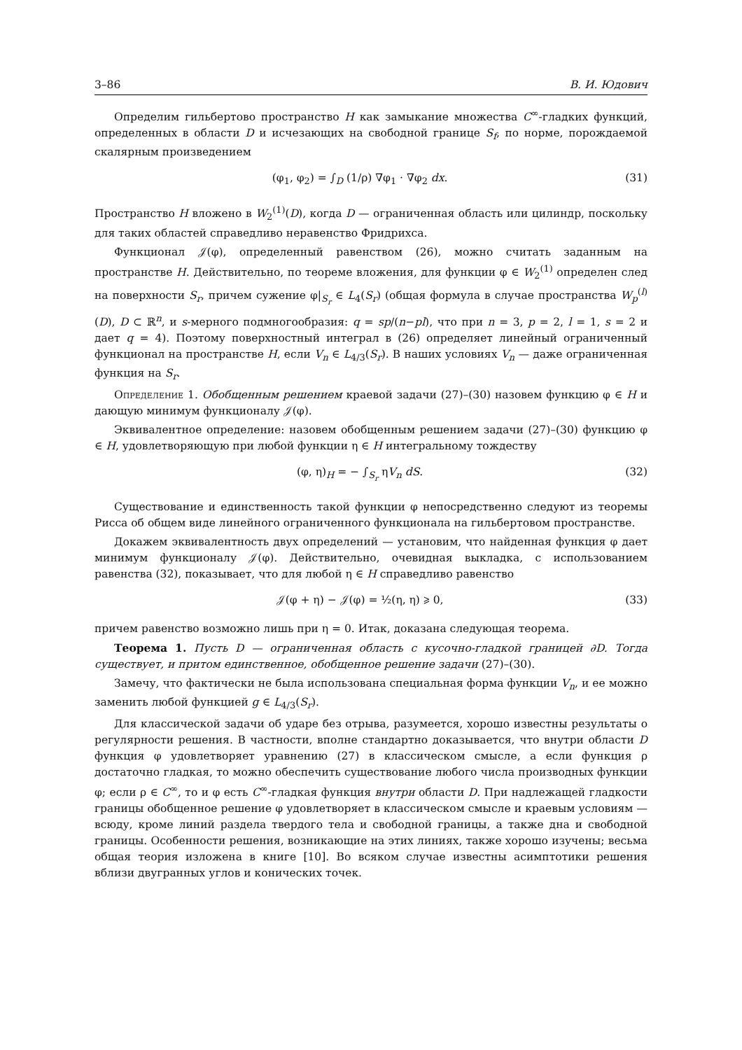3–86 В. И. Юдович
Определим гильбертово пространство H как замыкание множества C<sup>∞</sup>-гладких функций, определенных в области D и исчезающих на свободной границе S<sub>f</sub>, по норме, порождаемой скалярным произведением
(φ<sub>1</sub>, φ<sub>2</sub>) = ∫<sub>D</sub> (1/ρ) ∇φ<sub>1</sub> · ∇φ<sub>2</sub> dx. (31)
Пространство H вложено в W<sub>2</sub><sup>(1)</sup>(D), когда D — ограниченная область или цилиндр, поскольку для таких областей справедливо неравенство Фридрихса.
Функционал 𝒥(φ), определенный равенством (26), можно считать заданным на пространстве H. Действительно, по теореме вложения, для функции φ ∈ W<sub>2</sub><sup>(1)</sup> определен след на поверхности S<sub>r</sub>, причем сужение φ|<sub>S<sub>r</sub></sub> ∈ L<sub>4</sub>(S<sub>r</sub>) (общая формула в случае пространства W<sub>p</sub><sup>(l)</sup>(D), D ⊂ ℝ<sup>n</sup>, и s-мерного подмногообразия: q = sp/(n−pl), что при n = 3, p = 2, l = 1, s = 2 и дает q = 4). Поэтому поверхностный интеграл в (26) определяет линейный ограниченный функционал на пространстве H, если V<sub>n</sub> ∈ L<sub>4/3</sub>(S<sub>r</sub>). В наших условиях V<sub>n</sub> — даже ограниченная функция на S<sub>r</sub>.
Определение 1. Обобщенным решением краевой задачи (27)–(30) назовем функцию φ ∈ H и дающую минимум функционалу 𝒥(φ).
Эквивалентное определение: назовем обобщенным решением задачи (27)–(30) функцию φ ∈ H, удовлетворяющую при любой функции η ∈ H интегральному тождеству
(φ, η)<sub>H</sub> = − ∫<sub>S<sub>r</sub></sub> ηV<sub>n</sub> dS. (32)
Существование и единственность такой функции φ непосредственно следуют из теоремы Рисса об общем виде линейного ограниченного функционала на гильбертовом пространстве.
Докажем эквивалентность двух определений — установим, что найденная функция φ дает минимум функционалу 𝒥(φ). Действительно, очевидная выкладка, с использованием равенства (32), показывает, что для любой η ∈ H справедливо равенство
𝒥(φ + η) − 𝒥(φ) = ½(η, η) ⩾ 0, (33)
причем равенство возможно лишь при η = 0. Итак, доказана следующая теорема.
Теорема 1. Пусть D — ограниченная область с кусочно-гладкой границей ∂D. Тогда существует, и притом единственное, обобщенное решение задачи (27)–(30).
Замечу, что фактически не была использована специальная форма функции V<sub>n</sub>, и ее можно заменить любой функцией g ∈ L<sub>4/3</sub>(S<sub>r</sub>).
Для классической задачи об ударе без отрыва, разумеется, хорошо известны результаты о регулярности решения. В частности, вполне стандартно доказывается, что внутри области D функция φ удовлетворяет уравнению (27) в классическом смысле, а если функция ρ достаточно гладкая, то можно обеспечить существование любого числа производных функции φ; если ρ ∈ C<sup>∞</sup>, то и φ есть C<sup>∞</sup>-гладкая функция внутри области D. При надлежащей гладкости границы обобщенное решение φ удовлетворяет в классическом смысле и краевым условиям — всюду, кроме линий раздела твердого тела и свободной границы, а также дна и свободной границы. Особенности решения, возникающие на этих линиях, также хорошо изучены; весьма общая теория изложена в книге [10]. Во всяком случае известны асимптотики решения вблизи двугранных углов и конических точек.